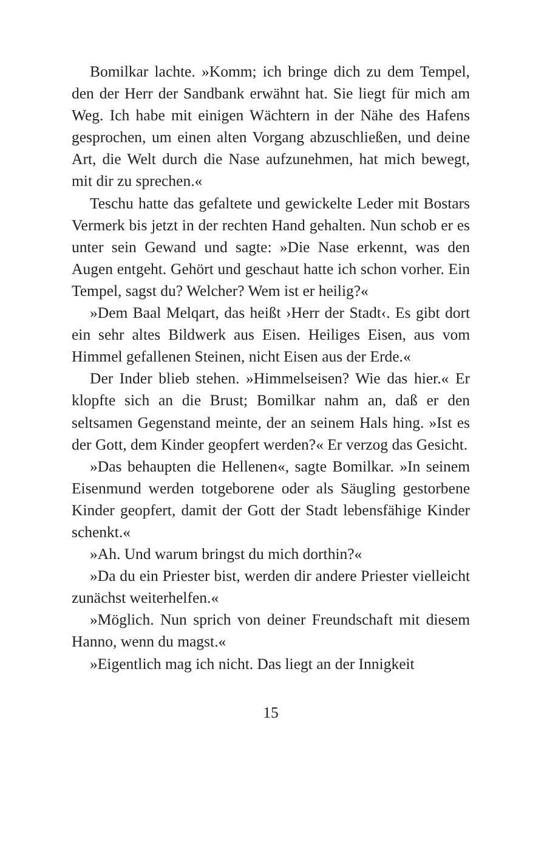Bomilkar lachte. »Komm; ich bringe dich zu dem Tempel, den der Herr der Sandbank erwähnt hat. Sie liegt für mich am Weg. Ich habe mit einigen Wächtern in der Nähe des Hafens gesprochen, um einen alten Vorgang abzuschließen, und deine Art, die Welt durch die Nase aufzunehmen, hat mich bewegt, mit dir zu sprechen.«
Teschu hatte das gefaltete und gewickelte Leder mit Bostars Vermerk bis jetzt in der rechten Hand gehalten. Nun schob er es unter sein Gewand und sagte: »Die Nase erkennt, was den Augen entgeht. Gehört und geschaut hatte ich schon vorher. Ein Tempel, sagst du? Welcher? Wem ist er heilig?«
»Dem Baal Melqart, das heißt ›Herr der Stadt‹. Es gibt dort ein sehr altes Bildwerk aus Eisen. Heiliges Eisen, aus vom Himmel gefallenen Steinen, nicht Eisen aus der Erde.«
Der Inder blieb stehen. »Himmelseisen? Wie das hier.« Er klopfte sich an die Brust; Bomilkar nahm an, daß er den seltsamen Gegenstand meinte, der an seinem Hals hing. »Ist es der Gott, dem Kinder geopfert werden?« Er verzog das Gesicht.
»Das behaupten die Hellenen«, sagte Bomilkar. »In seinem Eisenmund werden totgeborene oder als Säugling gestorbene Kinder geopfert, damit der Gott der Stadt lebensfähige Kinder schenkt.«
»Ah. Und warum bringst du mich dorthin?«
»Da du ein Priester bist, werden dir andere Priester vielleicht zunächst weiterhelfen.«
»Möglich. Nun sprich von deiner Freundschaft mit diesem Hanno, wenn du magst.«
»Eigentlich mag ich nicht. Das liegt an der Innigkeit
15